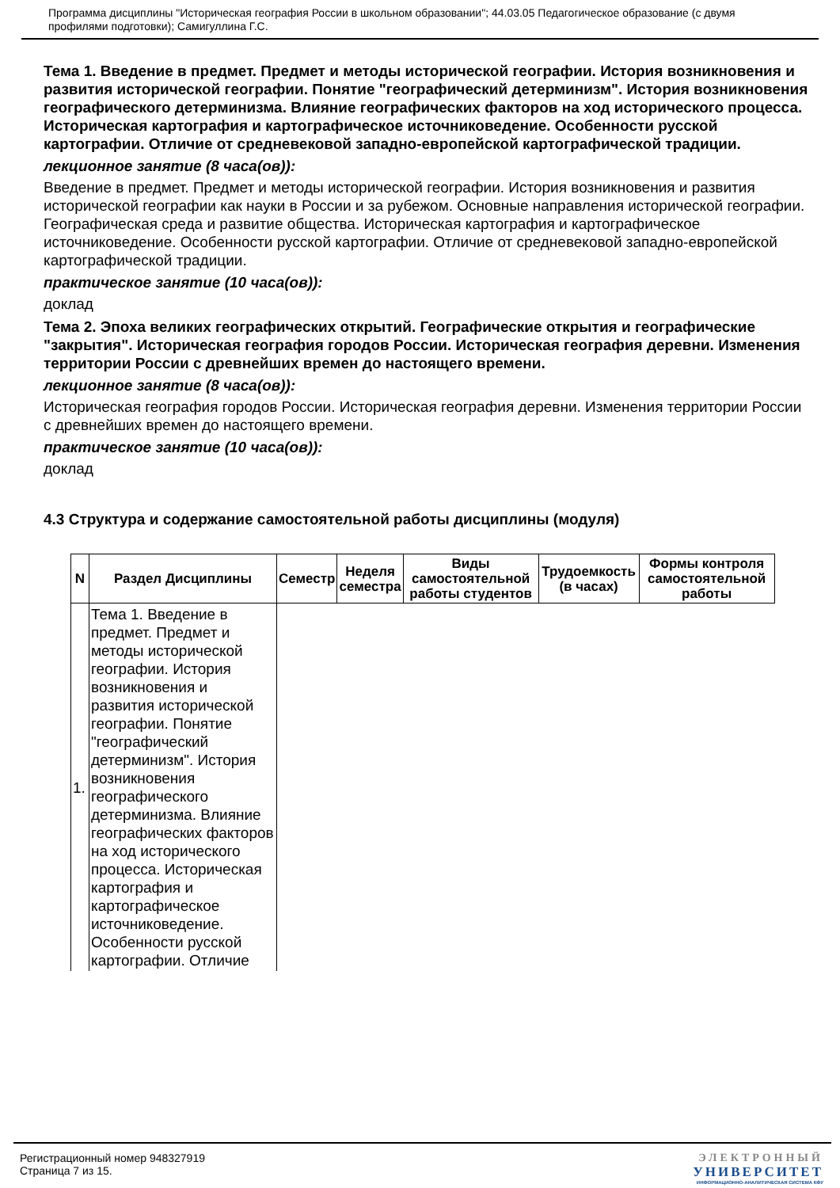Программа дисциплины "Историческая география России в школьном образовании"; 44.03.05 Педагогическое образование (с двумя профилями подготовки); Самигуллина Г.С.
Тема 1. Введение в предмет. Предмет и методы исторической географии. История возникновения и развития исторической географии. Понятие "географический детерминизм". История возникновения географического детерминизма. Влияние географических факторов на ход исторического процесса. Историческая картография и картографическое источниковедение. Особенности русской картографии. Отличие от средневековой западно-европейской картографической традиции.
лекционное занятие (8 часа(ов)):
Введение в предмет. Предмет и методы исторической географии. История возникновения и развития исторической географии как науки в России и за рубежом. Основные направления исторической географии. Географическая среда и развитие общества. Историческая картография и картографическое источниковедение. Особенности русской картографии. Отличие от средневековой западно-европейской картографической традиции.
практическое занятие (10 часа(ов)):
доклад
Тема 2. Эпоха великих географических открытий. Географические открытия и географические "закрытия". Историческая география городов России. Историческая география деревни. Изменения территории России с древнейших времен до настоящего времени.
лекционное занятие (8 часа(ов)):
Историческая география городов России. Историческая география деревни. Изменения территории России с древнейших времен до настоящего времени.
практическое занятие (10 часа(ов)):
доклад
4.3 Структура и содержание самостоятельной работы дисциплины (модуля)
| N | Раздел Дисциплины | Семестр | Неделя семестра | Виды самостоятельной работы студентов | Трудоемкость (в часах) | Формы контроля самостоятельной работы |
| --- | --- | --- | --- | --- | --- | --- |
| 1. | Тема 1. Введение в предмет. Предмет и методы исторической географии. История возникновения и развития исторической географии. Понятие "географический детерминизм". История возникновения географического детерминизма. Влияние географических факторов на ход исторического процесса. Историческая картография и картографическое источниковедение. Особенности русской картографии. Отличие | | | | | |
Регистрационный номер 948327919
Страница 7 из 15.
ЭЛЕКТРОННЫЙ
УНИВЕРСИТЕТ
ИНФОРМАЦИОННО-АНАЛИТИЧЕСКАЯ СИСТЕМА КФУ